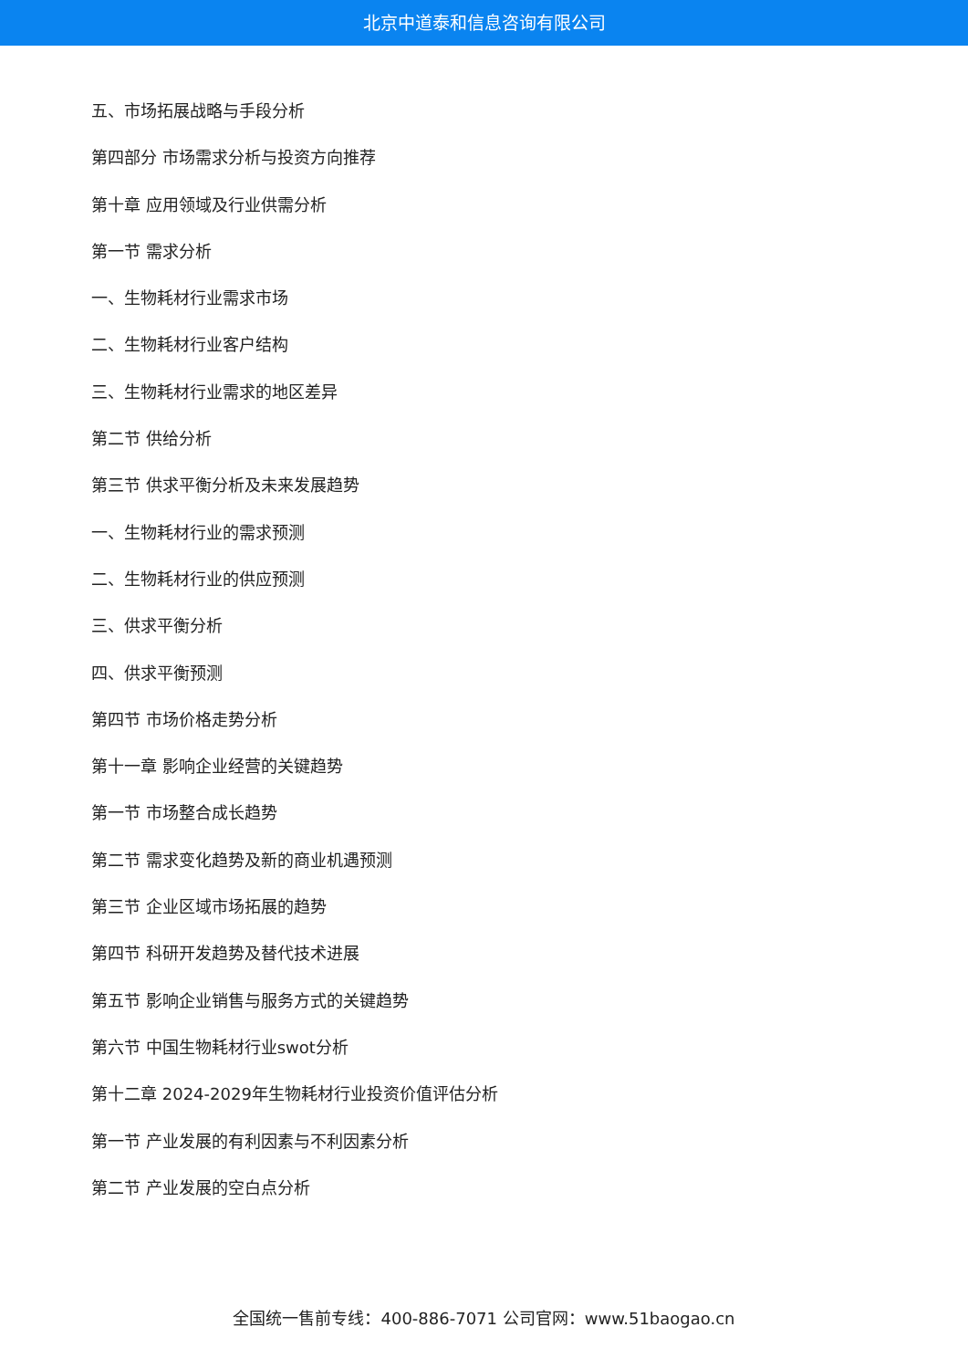北京中道泰和信息咨询有限公司
五、市场拓展战略与手段分析
第四部分 市场需求分析与投资方向推荐
第十章 应用领域及行业供需分析
第一节 需求分析
一、生物耗材行业需求市场
二、生物耗材行业客户结构
三、生物耗材行业需求的地区差异
第二节 供给分析
第三节 供求平衡分析及未来发展趋势
一、生物耗材行业的需求预测
二、生物耗材行业的供应预测
三、供求平衡分析
四、供求平衡预测
第四节 市场价格走势分析
第十一章 影响企业经营的关键趋势
第一节 市场整合成长趋势
第二节 需求变化趋势及新的商业机遇预测
第三节 企业区域市场拓展的趋势
第四节 科研开发趋势及替代技术进展
第五节 影响企业销售与服务方式的关键趋势
第六节 中国生物耗材行业swot分析
第十二章 2024-2029年生物耗材行业投资价值评估分析
第一节 产业发展的有利因素与不利因素分析
第二节 产业发展的空白点分析
全国统一售前专线：400-886-7071 公司官网：www.51baogao.cn